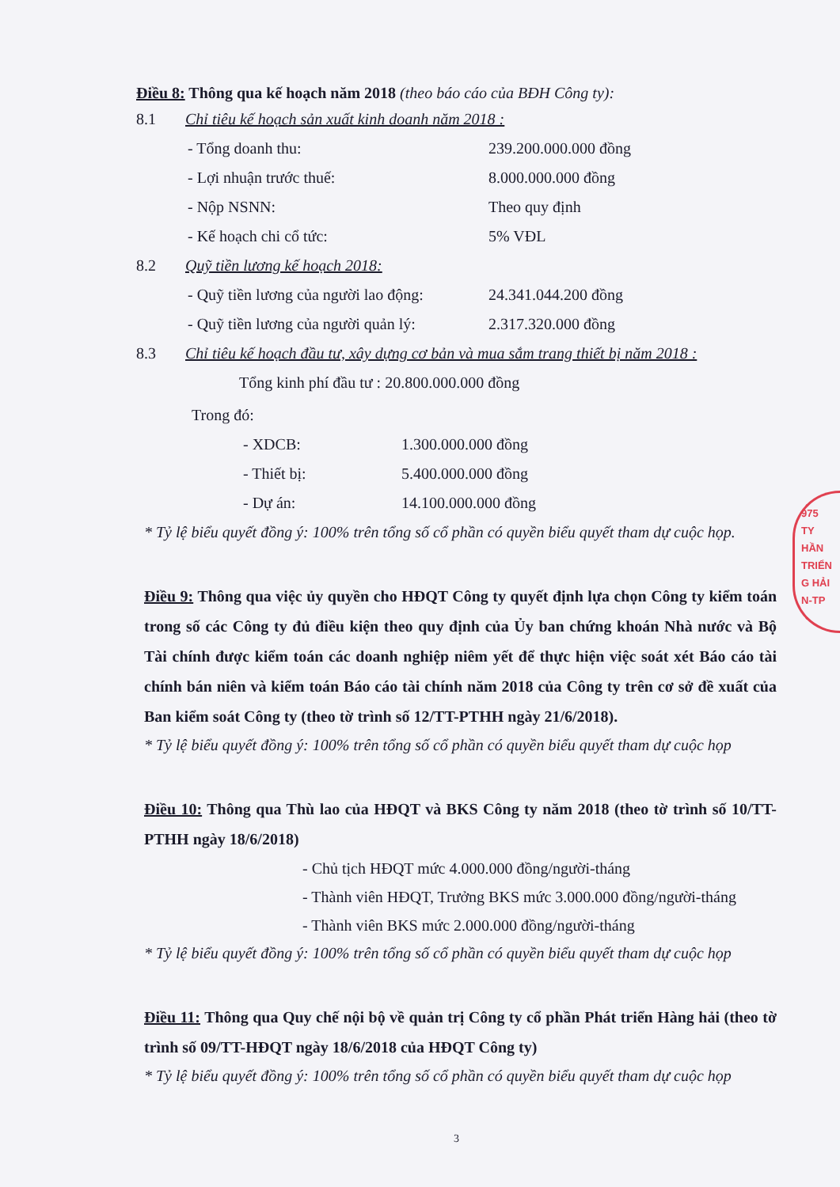Điều 8: Thông qua kế hoạch năm 2018 (theo báo cáo của BĐH Công ty):
8.1 Chỉ tiêu kế hoạch sản xuất kinh doanh năm 2018 :
- Tổng doanh thu: 239.200.000.000 đồng
- Lợi nhuận trước thuế: 8.000.000.000 đồng
- Nộp NSNN: Theo quy định
- Kế hoạch chi cổ tức: 5% VĐL
8.2 Quỹ tiền lương kế hoạch 2018:
- Quỹ tiền lương của người lao động: 24.341.044.200 đồng
- Quỹ tiền lương của người quản lý: 2.317.320.000 đồng
8.3 Chỉ tiêu kế hoạch đầu tư, xây dựng cơ bản và mua sắm trang thiết bị năm 2018 :
Tổng kinh phí đầu tư : 20.800.000.000 đồng
Trong đó:
- XDCB: 1.300.000.000 đồng
- Thiết bị: 5.400.000.000 đồng
- Dự án: 14.100.000.000 đồng
* Tỷ lệ biểu quyết đồng ý: 100% trên tổng số cổ phần có quyền biểu quyết tham dự cuộc họp.
Điều 9: Thông qua việc ủy quyền cho HĐQT Công ty quyết định lựa chọn Công ty kiểm toán trong số các Công ty đủ điều kiện theo quy định của Ủy ban chứng khoán Nhà nước và Bộ Tài chính được kiểm toán các doanh nghiệp niêm yết để thực hiện việc soát xét Báo cáo tài chính bán niên và kiểm toán Báo cáo tài chính năm 2018 của Công ty trên cơ sở đề xuất của Ban kiểm soát Công ty (theo tờ trình số 12/TT-PTHH ngày 21/6/2018).
* Tỷ lệ biểu quyết đồng ý: 100% trên tổng số cổ phần có quyền biểu quyết tham dự cuộc họp
Điều 10: Thông qua Thù lao của HĐQT và BKS Công ty năm 2018 (theo tờ trình số 10/TT-PTHH ngày 18/6/2018)
- Chủ tịch HĐQT mức 4.000.000 đồng/người-tháng
- Thành viên HĐQT, Trưởng BKS mức 3.000.000 đồng/người-tháng
- Thành viên BKS mức 2.000.000 đồng/người-tháng
* Tỷ lệ biểu quyết đồng ý: 100% trên tổng số cổ phần có quyền biểu quyết tham dự cuộc họp
Điều 11: Thông qua Quy chế nội bộ về quản trị Công ty cổ phần Phát triển Hàng hải (theo tờ trình số 09/TT-HĐQT ngày 18/6/2018 của HĐQT Công ty)
* Tỷ lệ biểu quyết đồng ý: 100% trên tổng số cổ phần có quyền biểu quyết tham dự cuộc họp
3
975
TY
HẦN
TRIỂN
G HẢI
N-TP